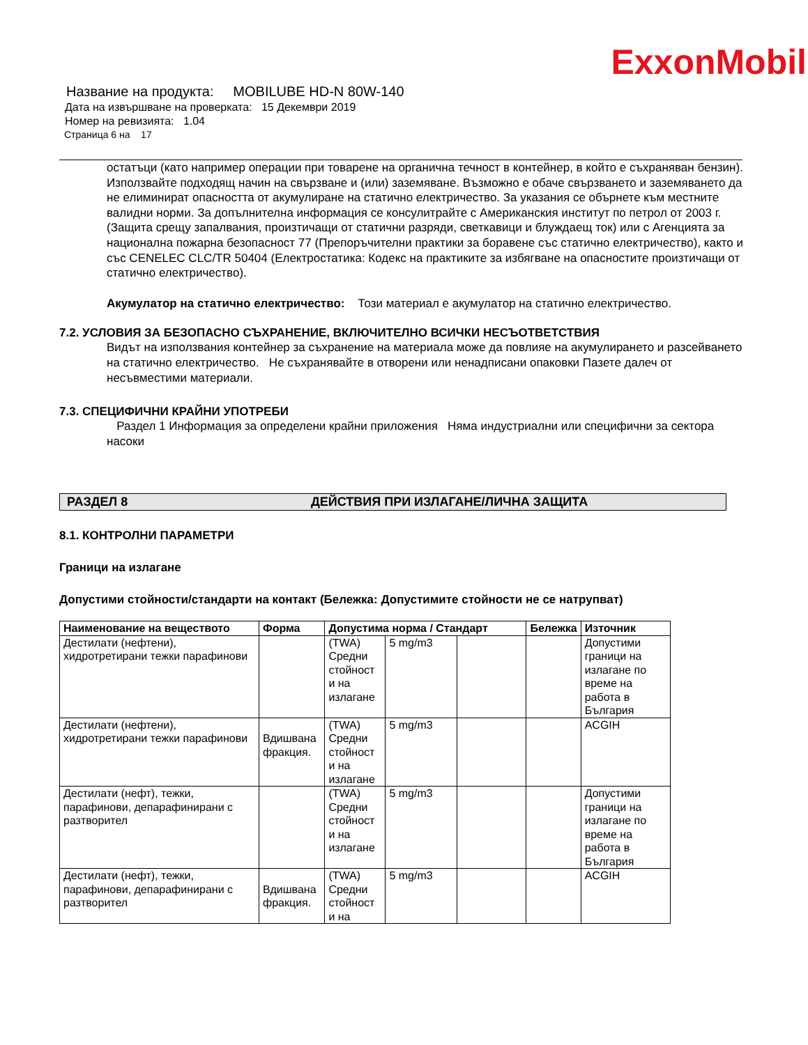ExxonMobil
Название на продукта: MOBILUBE HD-N 80W-140
Дата на извършване на проверката: 15 Декември 2019
Номер на ревизията: 1.04
Страница 6 на 17
остатъци (като например операции при товарене на органична течност в контейнер, в който е съхраняван бензин). Използвайте подходящ начин на свързване и (или) заземяване. Възможно е обаче свързването и заземяването да не елиминират опасността от акумулиране на статично електричество. За указания се обърнете към местните валидни норми. За допълнителна информация се консулитрайте с Американския институт по петрол от 2003 г. (Защита срещу запалвания, произтичащи от статични разряди, светкавици и блуждаещ ток) или с Агенцията за национална пожарна безопасност 77 (Препоръчителни практики за боравене със статично електричество), както и със CENELEC CLC/TR 50404 (Електростатика: Кодекс на практиките за избягване на опасностите произтичащи от статично електричество).
Акумулатор на статично електричество: Този материал е акумулатор на статично електричество.
7.2. УСЛОВИЯ ЗА БЕЗОПАСНО СЪХРАНЕНИЕ, ВКЛЮЧИТЕЛНО ВСИЧКИ НЕСЪОТВЕТСТВИЯ
Видът на използвания контейнер за съхранение на материала може да повлияе на акумулирането и разсейването на статично електричество. Не съхранявайте в отворени или ненадписани опаковки Пазете далеч от несъвместими материали.
7.3. СПЕЦИФИЧНИ КРАЙНИ УПОТРЕБИ
Раздел 1 Информация за определени крайни приложения Няма индустриални или специфични за сектора насоки
РАЗДЕЛ 8 ДЕЙСТВИЯ ПРИ ИЗЛАГАНЕ/ЛИЧНА ЗАЩИТА
8.1. КОНТРОЛНИ ПАРАМЕТРИ
Граници на излагане
Допустими стойности/стандарти на контакт (Бележка: Допустимите стойности не се натрупват)
| Наименование на веществото | Форма | Допустима норма / Стандарт | | | Бележка | Източник |
| --- | --- | --- | --- | --- | --- | --- |
| Дестилати (нефтени), хидротретирани тежки парафинови | | (TWA) Средни стойност и на излагане | 5 mg/m3 | | | Допустими граници на излагане по време на работа в България |
| Дестилати (нефтени), хидротретирани тежки парафинови | Вдишвана фракция. | (TWA) Средни стойност и на излагане | 5 mg/m3 | | | ACGIH |
| Дестилати (нефт), тежки, парафинови, депарафинирани с разтворител | | (TWA) Средни стойност и на излагане | 5 mg/m3 | | | Допустими граници на излагане по време на работа в България |
| Дестилати (нефт), тежки, парафинови, депарафинирани с разтворител | Вдишвана фракция. | (TWA) Средни стойност и на | 5 mg/m3 | | | ACGIH |